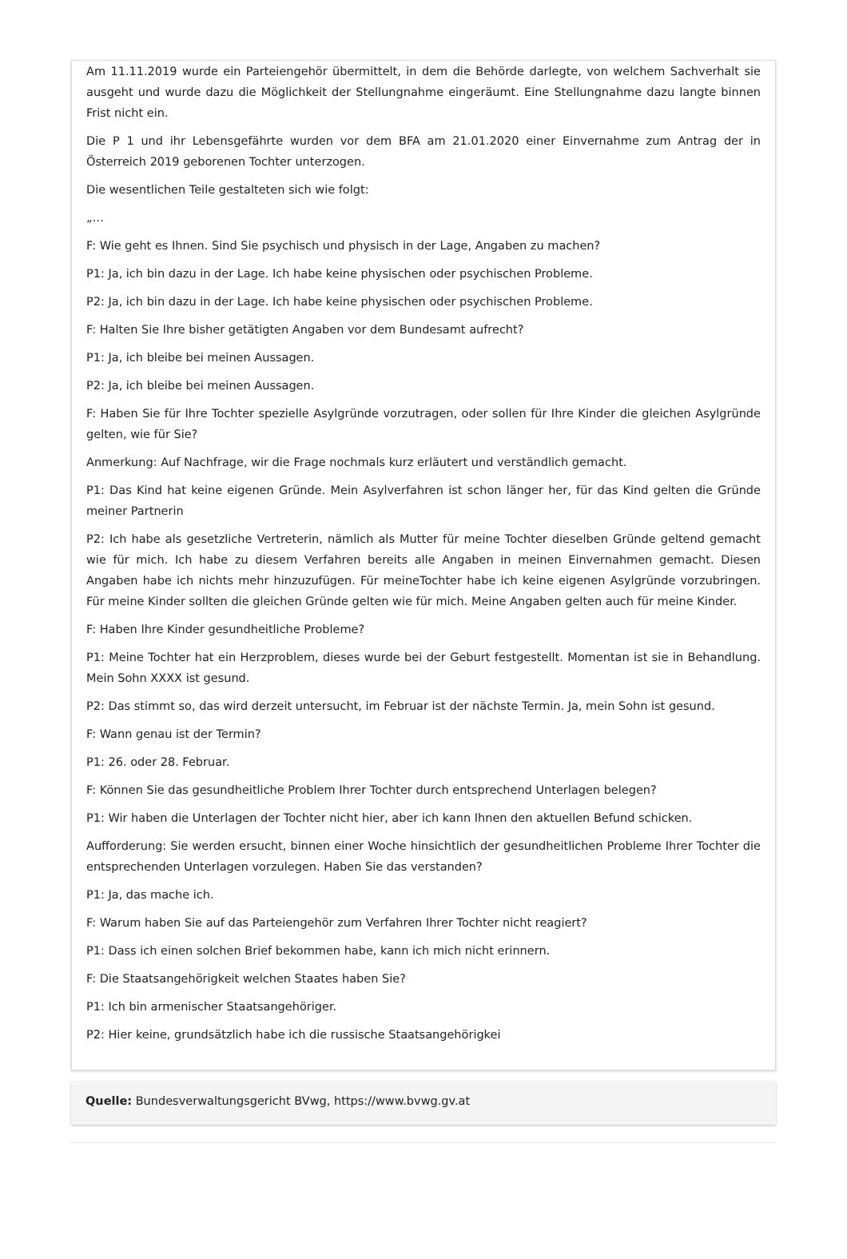Am 11.11.2019 wurde ein Parteiengehör übermittelt, in dem die Behörde darlegte, von welchem Sachverhalt sie ausgeht und wurde dazu die Möglichkeit der Stellungnahme eingeräumt. Eine Stellungnahme dazu langte binnen Frist nicht ein.
Die P 1 und ihr Lebensgefährte wurden vor dem BFA am 21.01.2020 einer Einvernahme zum Antrag der in Österreich 2019 geborenen Tochter unterzogen.
Die wesentlichen Teile gestalteten sich wie folgt:
„…
F: Wie geht es Ihnen. Sind Sie psychisch und physisch in der Lage, Angaben zu machen?
P1: Ja, ich bin dazu in der Lage. Ich habe keine physischen oder psychischen Probleme.
P2: Ja, ich bin dazu in der Lage. Ich habe keine physischen oder psychischen Probleme.
F: Halten Sie Ihre bisher getätigten Angaben vor dem Bundesamt aufrecht?
P1: Ja, ich bleibe bei meinen Aussagen.
P2: Ja, ich bleibe bei meinen Aussagen.
F: Haben Sie für Ihre Tochter spezielle Asylgründe vorzutragen, oder sollen für Ihre Kinder die gleichen Asylgründe gelten, wie für Sie?
Anmerkung: Auf Nachfrage, wir die Frage nochmals kurz erläutert und verständlich gemacht.
P1: Das Kind hat keine eigenen Gründe. Mein Asylverfahren ist schon länger her, für das Kind gelten die Gründe meiner Partnerin
P2: Ich habe als gesetzliche Vertreterin, nämlich als Mutter für meine Tochter dieselben Gründe geltend gemacht wie für mich. Ich habe zu diesem Verfahren bereits alle Angaben in meinen Einvernahmen gemacht. Diesen Angaben habe ich nichts mehr hinzuzufügen. Für meineTochter habe ich keine eigenen Asylgründe vorzubringen. Für meine Kinder sollten die gleichen Gründe gelten wie für mich. Meine Angaben gelten auch für meine Kinder.
F: Haben Ihre Kinder gesundheitliche Probleme?
P1: Meine Tochter hat ein Herzproblem, dieses wurde bei der Geburt festgestellt. Momentan ist sie in Behandlung. Mein Sohn XXXX ist gesund.
P2: Das stimmt so, das wird derzeit untersucht, im Februar ist der nächste Termin. Ja, mein Sohn ist gesund.
F: Wann genau ist der Termin?
P1: 26. oder 28. Februar.
F: Können Sie das gesundheitliche Problem Ihrer Tochter durch entsprechend Unterlagen belegen?
P1: Wir haben die Unterlagen der Tochter nicht hier, aber ich kann Ihnen den aktuellen Befund schicken.
Aufforderung: Sie werden ersucht, binnen einer Woche hinsichtlich der gesundheitlichen Probleme Ihrer Tochter die entsprechenden Unterlagen vorzulegen. Haben Sie das verstanden?
P1: Ja, das mache ich.
F: Warum haben Sie auf das Parteiengehör zum Verfahren Ihrer Tochter nicht reagiert?
P1: Dass ich einen solchen Brief bekommen habe, kann ich mich nicht erinnern.
F: Die Staatsangehörigkeit welchen Staates haben Sie?
P1: Ich bin armenischer Staatsangehöriger.
P2: Hier keine, grundsätzlich habe ich die russische Staatsangehörigkei
Quelle: Bundesverwaltungsgericht BVwg, https://www.bvwg.gv.at